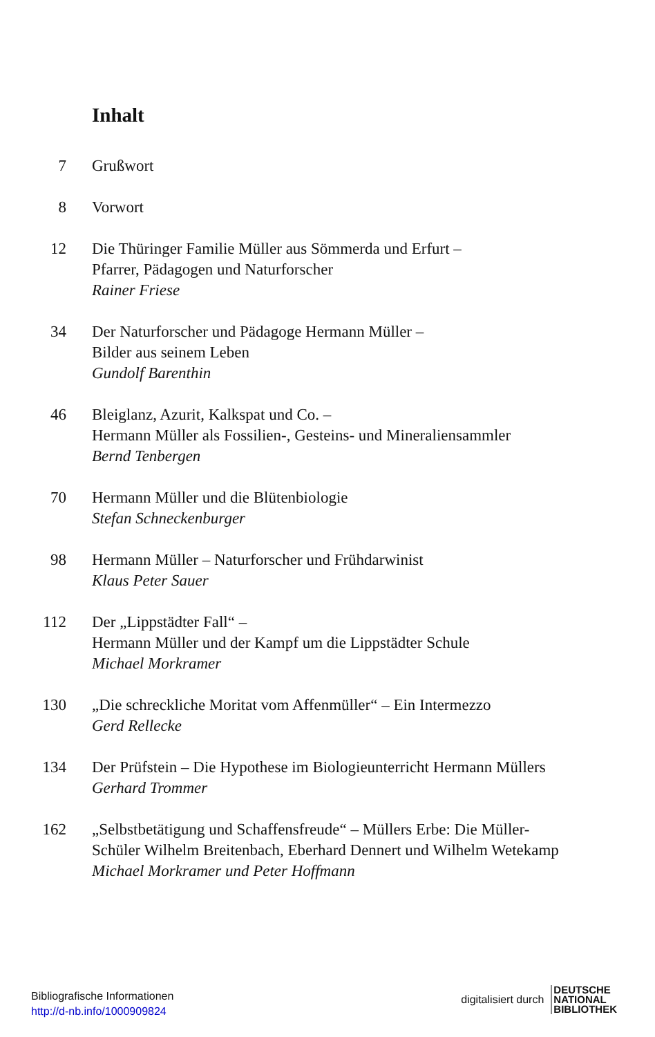Inhalt
7 Grußwort
8 Vorwort
12 Die Thüringer Familie Müller aus Sömmerda und Erfurt –
Pfarrer, Pädagogen und Naturforscher
Rainer Friese
34 Der Naturforscher und Pädagoge Hermann Müller –
Bilder aus seinem Leben
Gundolf Barenthin
46 Bleiglanz, Azurit, Kalkspat und Co. –
Hermann Müller als Fossilien-, Gesteins- und Mineraliensammler
Bernd Tenbergen
70 Hermann Müller und die Blütenbiologie
Stefan Schneckenburger
98 Hermann Müller – Naturforscher und Frühdarwinist
Klaus Peter Sauer
112 Der „Lippstädter Fall“ –
Hermann Müller und der Kampf um die Lippstädter Schule
Michael Morkramer
130 „Die schreckliche Moritat vom Affenmüller“ – Ein Intermezzo
Gerd Rellecke
134 Der Prüfstein – Die Hypothese im Biologieunterricht Hermann Müllers
Gerhard Trommer
162 „Selbstbetätigung und Schaffensfreude“ – Müllers Erbe: Die Müller-
Schüler Wilhelm Breitenbach, Eberhard Dennert und Wilhelm Wetekamp
Michael Morkramer und Peter Hoffmann
Bibliografische Informationen
http://d-nb.info/1000909824
digitalisiert durch
DEUTSCHE
NATIONAL
BIBLIOTHEK